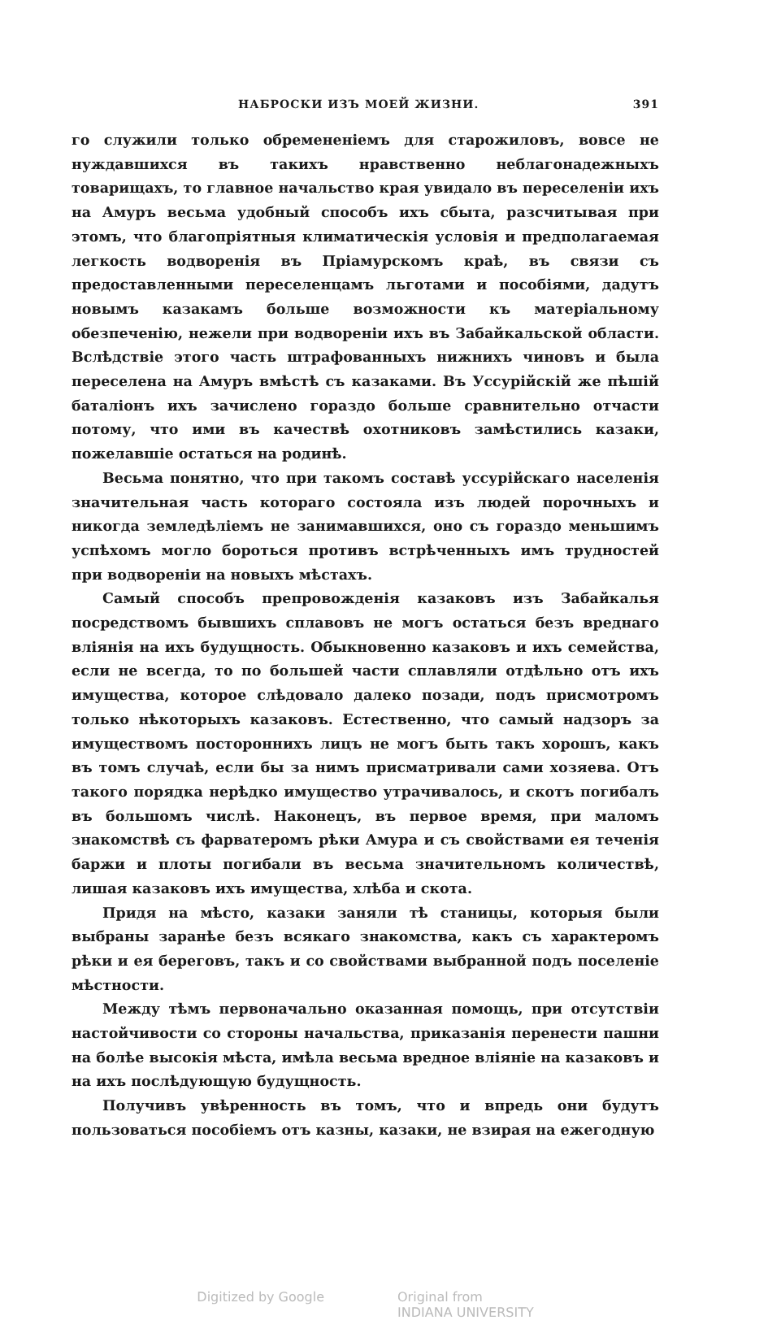НАБРОСКИ ИЗЪ МОЕЙ ЖИЗНИ. 391
го служили только обремененіемъ для старожиловъ, вовсе не нуждавшихся въ такихъ нравственно неблагонадежныхъ товарищахъ, то главное начальство края увидало въ переселеніи ихъ на Амуръ весьма удобный способъ ихъ сбыта, разсчитывая при этомъ, что благопріятныя климатическія условія и предполагаемая легкость водворенія въ Пріамурскомъ краѣ, въ связи съ предоставленными переселенцамъ льготами и пособіями, дадутъ новымъ казакамъ больше возможности къ матеріальному обезпеченію, нежели при водвореніи ихъ въ Забайкальской области. Вслѣдствіе этого часть штрафованныхъ нижнихъ чиновъ и была переселена на Амуръ вмѣстѣ съ казаками. Въ Уссурійскій же пѣшій баталіонъ ихъ зачислено гораздо больше сравнительно отчасти потому, что ими въ качествѣ охотниковъ замѣстились казаки, пожелавшіе остаться на родинѣ.
Весьма понятно, что при такомъ составѣ уссурійскаго населенія значительная часть котораго состояла изъ людей порочныхъ и никогда земледѣліемъ не занимавшихся, оно съ гораздо меньшимъ успѣхомъ могло бороться противъ встрѣченныхъ имъ трудностей при водвореніи на новыхъ мѣстахъ.
Самый способъ препровожденія казаковъ изъ Забайкалья посредствомъ бывшихъ сплавовъ не могъ остаться безъ вреднаго вліянія на ихъ будущность. Обыкновенно казаковъ и ихъ семейства, если не всегда, то по большей части сплавляли отдѣльно отъ ихъ имущества, которое слѣдовало далеко позади, подъ присмотромъ только нѣкоторыхъ казаковъ. Естественно, что самый надзоръ за имуществомъ постороннихъ лицъ не могъ быть такъ хорошъ, какъ въ томъ случаѣ, если бы за нимъ присматривали сами хозяева. Отъ такого порядка нерѣдко имущество утрачивалось, и скотъ погибалъ въ большомъ числѣ. Наконецъ, въ первое время, при маломъ знакомствѣ съ фарватеромъ рѣки Амура и съ свойствами ея теченія баржи и плоты погибали въ весьма значительномъ количествѣ, лишая казаковъ ихъ имущества, хлѣба и скота.
Придя на мѣсто, казаки заняли тѣ станицы, которыя были выбраны заранѣе безъ всякаго знакомства, какъ съ характеромъ рѣки и ея береговъ, такъ и со свойствами выбранной подъ поселеніе мѣстности.
Между тѣмъ первоначально оказанная помощь, при отсутствіи настойчивости со стороны начальства, приказанія перенести пашни на болѣе высокія мѣста, имѣла весьма вредное вліяніе на казаковъ и на ихъ послѣдующую будущность.
Получивъ увѣренность въ томъ, что и впредь они будутъ пользоваться пособіемъ отъ казны, казаки, не взирая на ежегодную
Digitized by Google Original from
INDIANA UNIVERSITY